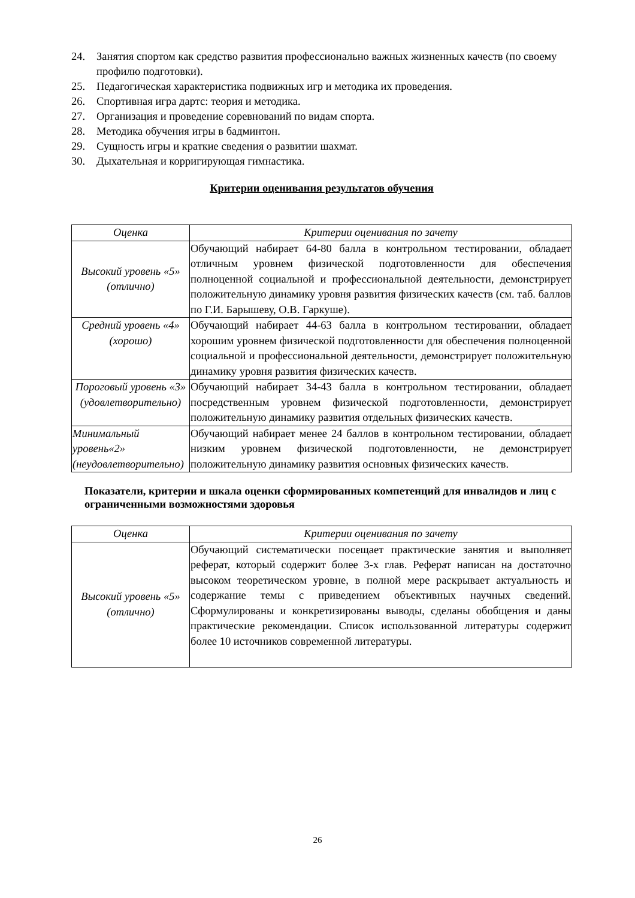24. Занятия спортом как средство развития профессионально важных жизненных качеств (по своему профилю подготовки).
25. Педагогическая характеристика подвижных игр и методика их проведения.
26. Спортивная игра дартс: теория и методика.
27. Организация и проведение соревнований по видам спорта.
28. Методика обучения игры в бадминтон.
29. Сущность игры и краткие сведения о развитии шахмат.
30. Дыхательная и корригирующая гимнастика.
Критерии оценивания результатов обучения
| Оценка | Критерии оценивания по зачету |
| --- | --- |
| Высокий уровень «5» (отлично) | Обучающий набирает 64-80 балла в контрольном тестировании, обладает отличным уровнем физической подготовленности для обеспечения полноценной социальной и профессиональной деятельности, демонстрирует положительную динамику уровня развития физических качеств (см. таб. баллов по Г.И. Барышеву, О.В. Гаркуше). |
| Средний уровень «4» (хорошо) | Обучающий набирает 44-63 балла в контрольном тестировании, обладает хорошим уровнем физической подготовленности для обеспечения полноценной социальной и профессиональной деятельности, демонстрирует положительную динамику уровня развития физических качеств. |
| Пороговый уровень «3» (удовлетворительно) | Обучающий набирает 34-43 балла в контрольном тестировании, обладает посредственным уровнем физической подготовленности, демонстрирует положительную динамику развития отдельных физических качеств. |
| Минимальный уровень«2» (неудовлетворительно) | Обучающий набирает менее 24 баллов в контрольном тестировании, обладает низким уровнем физической подготовленности, не демонстрирует положительную динамику развития основных физических качеств. |
Показатели, критерии и шкала оценки сформированных компетенций для инвалидов и лиц с ограниченными возможностями здоровья
| Оценка | Критерии оценивания по зачету |
| --- | --- |
| Высокий уровень «5» (отлично) | Обучающий систематически посещает практические занятия и выполняет реферат, который содержит более 3-х глав. Реферат написан на достаточно высоком теоретическом уровне, в полной мере раскрывает актуальность и содержание темы с приведением объективных научных сведений. Сформулированы и конкретизированы выводы, сделаны обобщения и даны практические рекомендации. Список использованной литературы содержит более 10 источников современной литературы. |
26